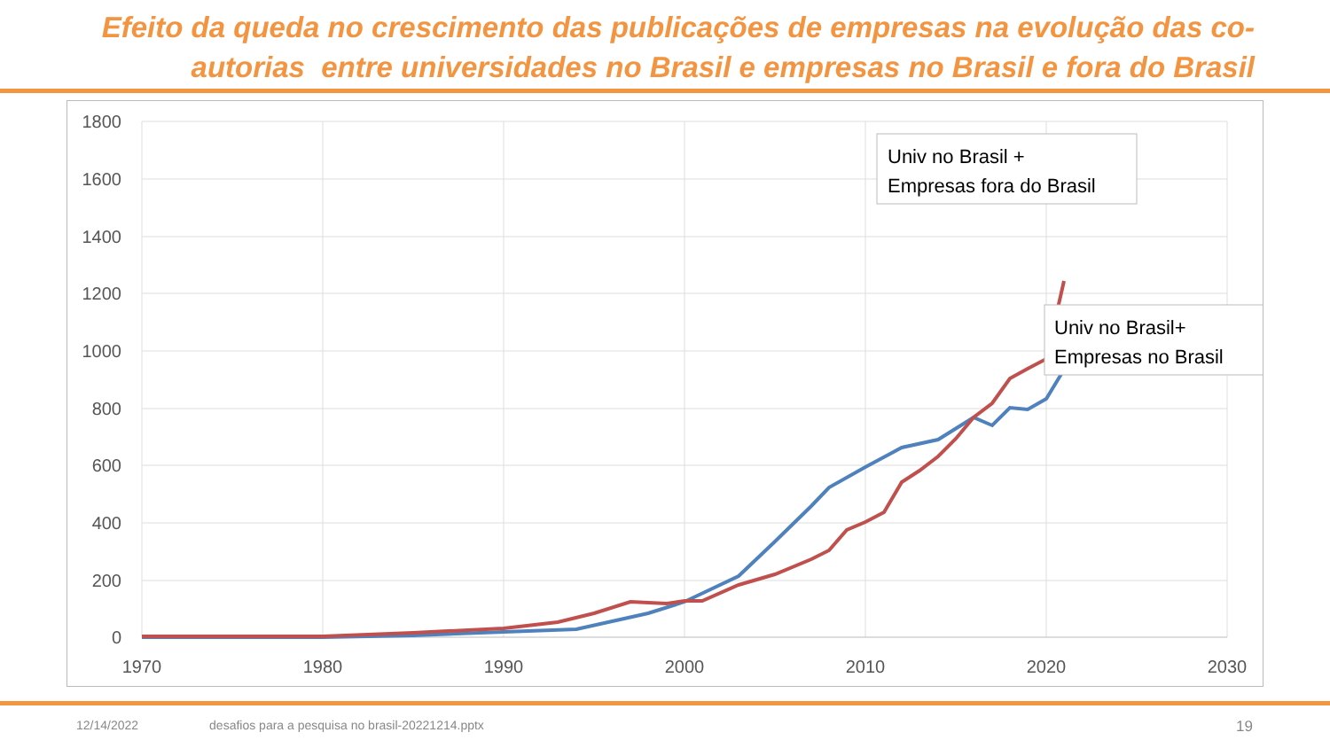Efeito da queda no crescimento das publicações de empresas na evolução das co-
autorias entre universidades no Brasil e empresas no Brasil e fora do Brasil
1800
1600
1400
1200
1000
800
600
400
200
0
1970
1980
1990
2000
2010
2020
2030
Univ no Brasil +
Empresas fora do Brasil
Univ no Brasil+
Empresas no Brasil
12/14/2022 desafios para a pesquisa no brasil-20221214.pptx 19